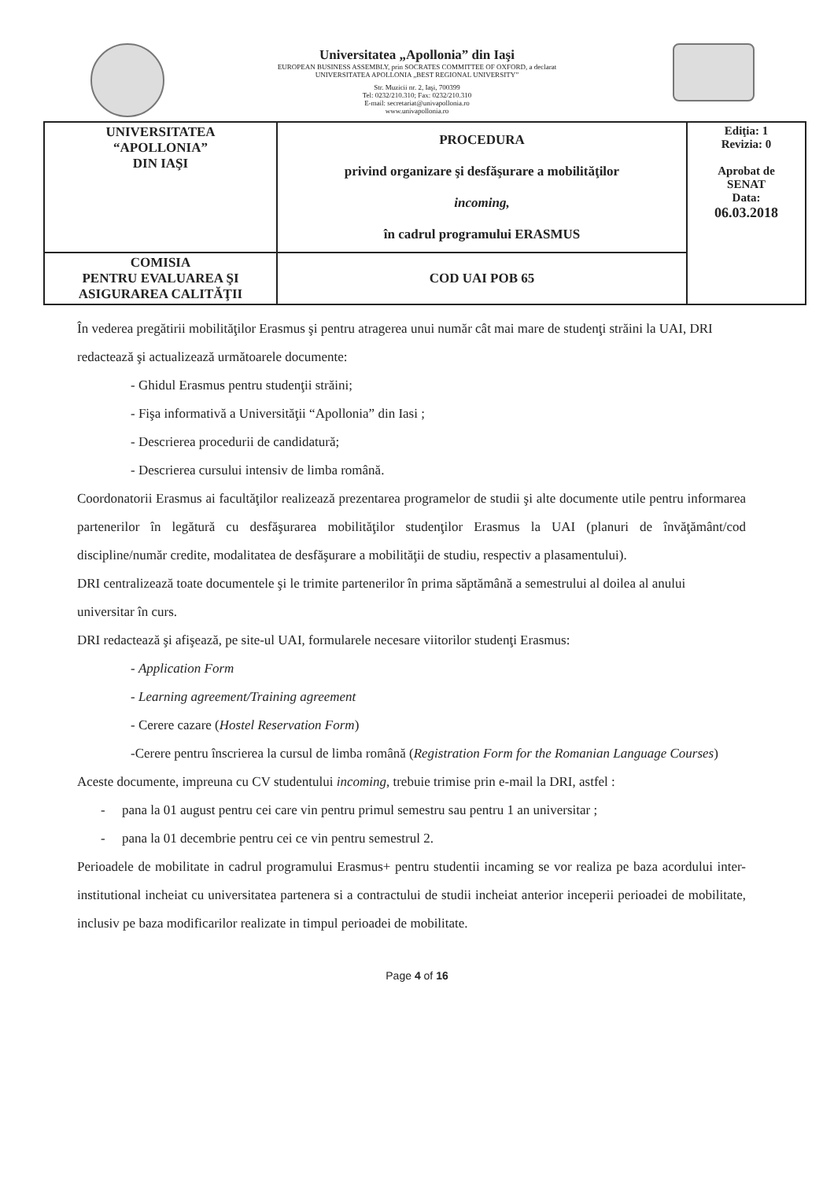Universitatea „Apollonia” din Iaşi
EUROPEAN BUSINESS ASSEMBLY, prin SOCRATES COMMITTEE OF OXFORD, a declarat
UNIVERSITATEA APOLLONIA „BEST REGIONAL UNIVERSITY”
Str. Muzicii nr. 2, Iaşi, 700399
Tel: 0232/210.310; Fax: 0232/210.310
E-mail: secretariat@univapollonia.ro
www.univapollonia.ro
| UNIVERSITATEA “APOLLONIA” DIN IAŞI | PROCEDURA privind organizare şi desfăşurare a mobilităţilor incoming, în cadrul programului ERASMUS | Ediţia: 1 Revizia: 0 Aprobat de SENAT Data: 06.03.2018 |
| COMISIA PENTRU EVALUAREA ŞI ASIGURAREA CALITĂŢII | COD UAI POB 65 | |
În vederea pregătirii mobilităţilor Erasmus şi pentru atragerea unui număr cât mai mare de studenţi străini la UAI, DRI redactează şi actualizează următoarele documente:
- Ghidul Erasmus pentru studenţii străini;
- Fişa informativă a Universităţii “Apollonia” din Iasi ;
- Descrierea procedurii de candidatură;
- Descrierea cursului intensiv de limba română.
Coordonatorii Erasmus ai facultăţilor realizează prezentarea programelor de studii şi alte documente utile pentru informarea partenerilor în legătură cu desfăşurarea mobilităţilor studenţilor Erasmus la UAI (planuri de învăţământ/cod discipline/număr credite, modalitatea de desfăşurare a mobilităţii de studiu, respectiv a plasamentului).
DRI centralizează toate documentele şi le trimite partenerilor în prima săptămână a semestrului al doilea al anului universitar în curs.
DRI redactează şi afişează, pe site-ul UAI, formularele necesare viitorilor studenţi Erasmus:
- Application Form
- Learning agreement/Training agreement
- Cerere cazare (Hostel Reservation Form)
-Cerere pentru înscrierea la cursul de limba română (Registration Form for the Romanian Language Courses)
Aceste documente, impreuna cu CV studentului incoming, trebuie trimise prin e-mail la DRI, astfel :
- pana la 01 august pentru cei care vin pentru primul semestru sau pentru 1 an universitar ;
- pana la 01 decembrie pentru cei ce vin pentru semestrul 2.
Perioadele de mobilitate in cadrul programului Erasmus+ pentru studentii incaming se vor realiza pe baza acordului inter-institutional incheiat cu universitatea partenera si a contractului de studii incheiat anterior inceperii perioadei de mobilitate, inclusiv pe baza modificarilor realizate in timpul perioadei de mobilitate.
Page 4 of 16